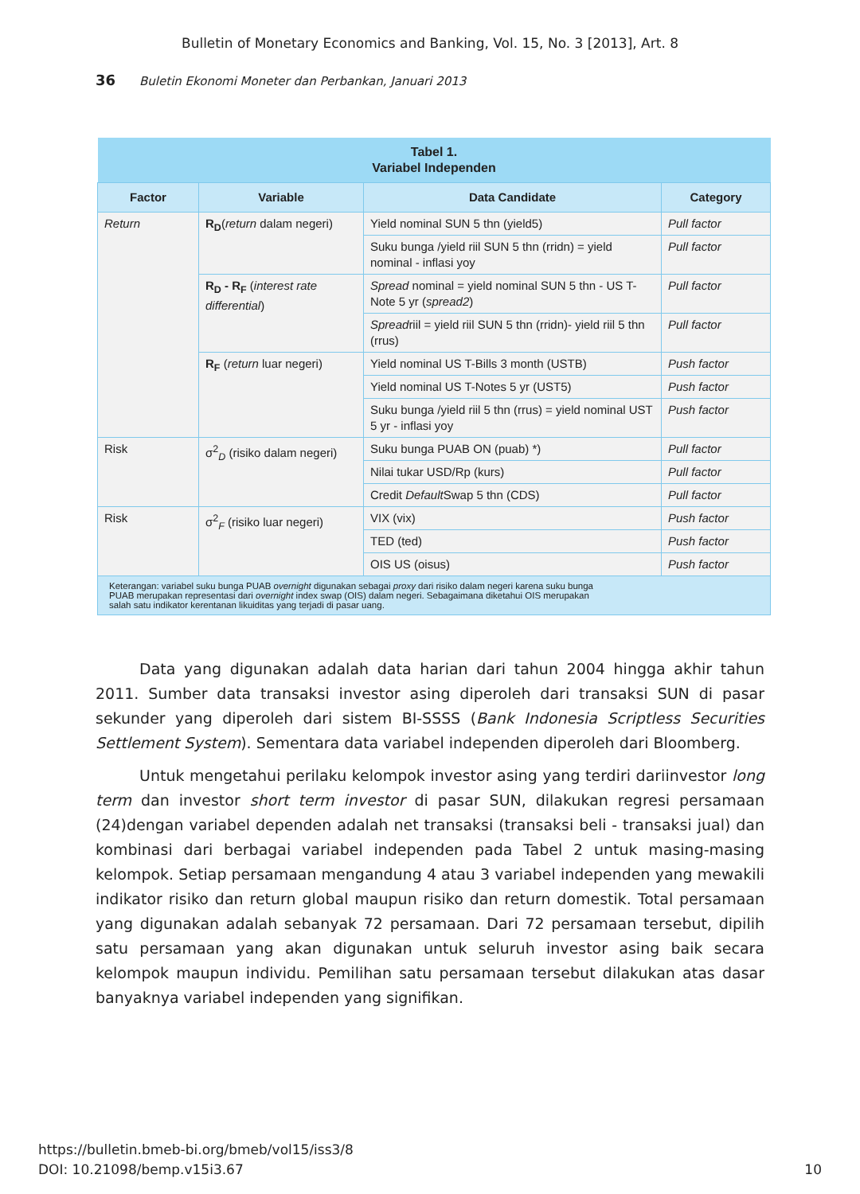Bulletin of Monetary Economics and Banking, Vol. 15, No. 3 [2013], Art. 8
36 Buletin Ekonomi Moneter dan Perbankan, Januari 2013
| Tabel 1. Variabel Independen | | | |
| --- | --- | --- | --- |
| Factor | Variable | Data Candidate | Category |
| Return | R<sub>D</sub> ( return dalam negeri) | Yield nominal SUN 5 thn (yield5) | Pull factor |
| | | Suku bunga /yield riil SUN 5 thn (rridn) = yield nominal - inflasi yoy | Pull factor |
| | R<sub>D</sub> - R<sub>F</sub> ( interest rate differential ) | Spread nominal = yield nominal SUN 5 thn - US T-Note 5 yr ( spread2 ) | Pull factor |
| | | Spread riil = yield riil SUN 5 thn (rridn)- yield riil 5 thn (rrus) | Pull factor |
| | R<sub>F</sub> ( return luar negeri) | Yield nominal US T-Bills 3 month (USTB) | Push factor |
| | | Yield nominal US T-Notes 5 yr (UST5) | Push factor |
| | | Suku bunga /yield riil 5 thn (rrus) = yield nominal UST 5 yr - inflasi yoy | Push factor |
| Risk | σ<sup>2</sup><sub>D</sub> (risiko dalam negeri) | Suku bunga PUAB ON (puab) *) | Pull factor |
| | | Nilai tukar USD/Rp (kurs) | Pull factor |
| | | Credit Default Swap 5 thn (CDS) | Pull factor |
| Risk | σ<sup>2</sup><sub>F</sub> (risiko luar negeri) | VIX (vix) | Push factor |
| | | TED (ted) | Push factor |
| | | OIS US (oisus) | Push factor |
| Keterangan: variabel suku bunga PUAB overnight digunakan sebagai proxy dari risiko dalam negeri karena suku bunga PUAB merupakan representasi dari overnight index swap (OIS) dalam negeri. Sebagaimana diketahui OIS merupakan salah satu indikator kerentanan likuiditas yang terjadi di pasar uang. | | | |
Data yang digunakan adalah data harian dari tahun 2004 hingga akhir tahun 2011. Sumber data transaksi investor asing diperoleh dari transaksi SUN di pasar sekunder yang diperoleh dari sistem BI-SSSS (Bank Indonesia Scriptless Securities Settlement System). Sementara data variabel independen diperoleh dari Bloomberg.
Untuk mengetahui perilaku kelompok investor asing yang terdiri dariinvestor long term dan investor short term investor di pasar SUN, dilakukan regresi persamaan (24)dengan variabel dependen adalah net transaksi (transaksi beli - transaksi jual) dan kombinasi dari berbagai variabel independen pada Tabel 2 untuk masing-masing kelompok. Setiap persamaan mengandung 4 atau 3 variabel independen yang mewakili indikator risiko dan return global maupun risiko dan return domestik. Total persamaan yang digunakan adalah sebanyak 72 persamaan. Dari 72 persamaan tersebut, dipilih satu persamaan yang akan digunakan untuk seluruh investor asing baik secara kelompok maupun individu. Pemilihan satu persamaan tersebut dilakukan atas dasar banyaknya variabel independen yang signifikan.
10 https://bulletin.bmeb-bi.org/bmeb/vol15/iss3/8
DOI: 10.21098/bemp.v15i3.67